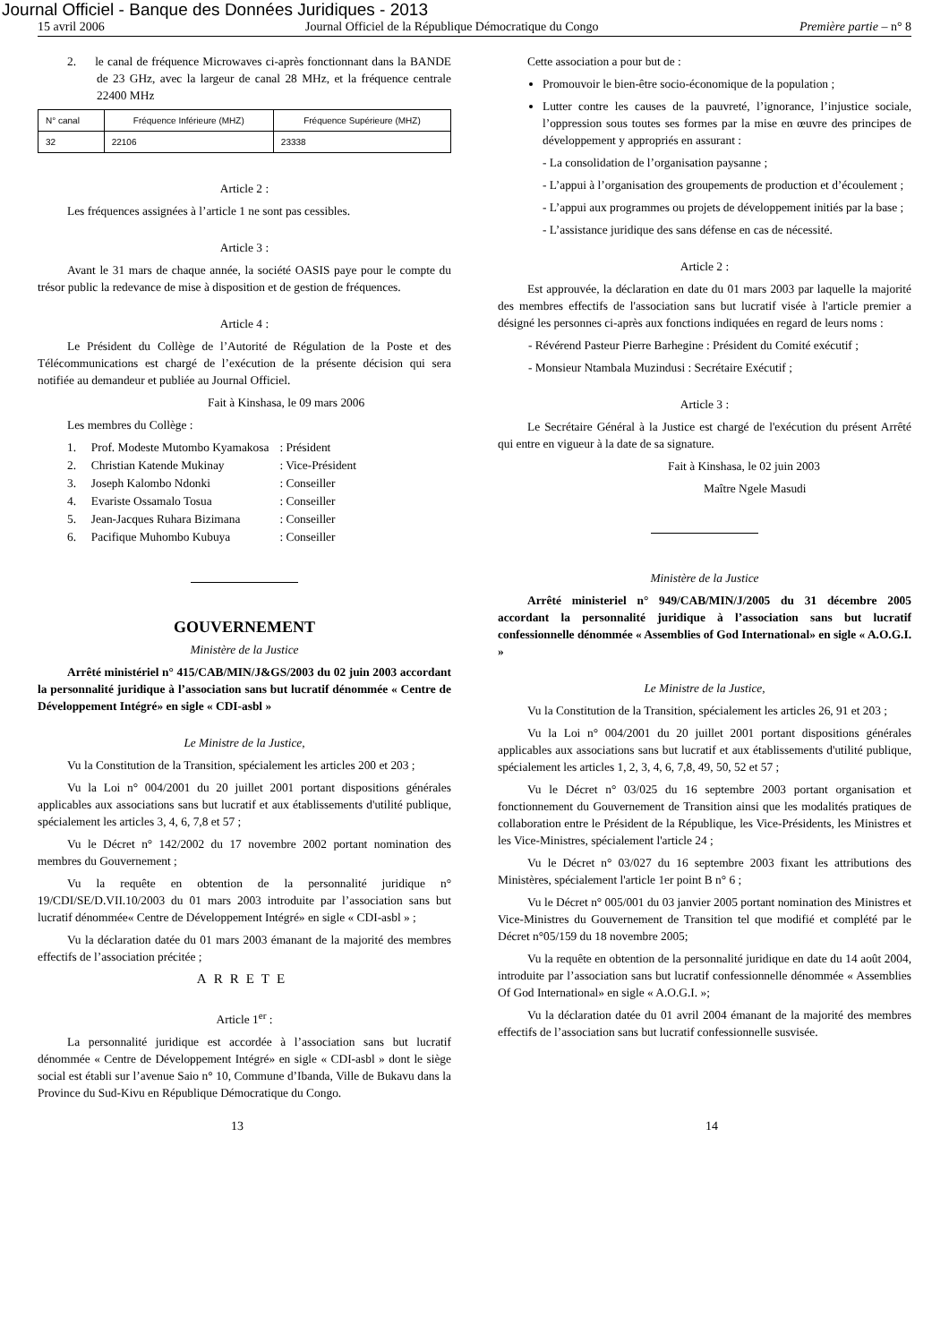Journal Officiel - Banque des Données Juridiques - 2013
15 avril 2006 Journal Officiel de la République Démocratique du Congo Première partie – n° 8
2. le canal de fréquence Microwaves ci-après fonctionnant dans la BANDE de 23 GHz, avec la largeur de canal 28 MHz, et la fréquence centrale 22400 MHz
| N° canal | Fréquence Inférieure (MHZ) | Fréquence Supérieure (MHZ) |
| 32 | 22106 | 23338 |
Article 2 :
Les fréquences assignées à l’article 1 ne sont pas cessibles.
Article 3 :
Avant le 31 mars de chaque année, la société OASIS paye pour le compte du trésor public la redevance de mise à disposition et de gestion de fréquences.
Article 4 :
Le Président du Collège de l’Autorité de Régulation de la Poste et des Télécommunications est chargé de l’exécution de la présente décision qui sera notifiée au demandeur et publiée au Journal Officiel.
Fait à Kinshasa, le 09 mars 2006
Les membres du Collège :
| 1. Prof. Modeste Mutombo Kyamakosa | : Président |
| 2. Christian Katende Mukinay | : Vice-Président |
| 3. Joseph Kalombo Ndonki | : Conseiller |
| 4. Evariste Ossamalo Tosua | : Conseiller |
| 5. Jean-Jacques Ruhara Bizimana | : Conseiller |
| 6. Pacifique Muhombo Kubuya | : Conseiller |
GOUVERNEMENT
Ministère de la Justice
Arrêté ministériel n° 415/CAB/MIN/J&GS/2003 du 02 juin 2003 accordant la personnalité juridique à l’association sans but lucratif dénommée « Centre de Développement Intégré» en sigle « CDI-asbl »
Le Ministre de la Justice,
Vu la Constitution de la Transition, spécialement les articles 200 et 203 ;
Vu la Loi n° 004/2001 du 20 juillet 2001 portant dispositions générales applicables aux associations sans but lucratif et aux établissements d'utilité publique, spécialement les articles 3, 4, 6, 7,8 et 57 ;
Vu le Décret n° 142/2002 du 17 novembre 2002 portant nomination des membres du Gouvernement ;
Vu la requête en obtention de la personnalité juridique n° 19/CDI/SE/D.VII.10/2003 du 01 mars 2003 introduite par l’association sans but lucratif dénommée« Centre de Développement Intégré» en sigle « CDI-asbl » ;
Vu la déclaration datée du 01 mars 2003 émanant de la majorité des membres effectifs de l’association précitée ;
ARRETE
Article 1<sup>er</sup> :
La personnalité juridique est accordée à l’association sans but lucratif dénommée « Centre de Développement Intégré» en sigle « CDI-asbl » dont le siège social est établi sur l’avenue Saio n° 10, Commune d’Ibanda, Ville de Bukavu dans la Province du Sud-Kivu en République Démocratique du Congo.
Cette association a pour but de :
Promouvoir le bien-être socio-économique de la population ;
Lutter contre les causes de la pauvreté, l’ignorance, l’injustice sociale, l’oppression sous toutes ses formes par la mise en œuvre des principes de développement y appropriés en assurant :
- La consolidation de l’organisation paysanne ;
- L’appui à l’organisation des groupements de production et d’écoulement ;
- L’appui aux programmes ou projets de développement initiés par la base ;
- L’assistance juridique des sans défense en cas de nécessité.
Article 2 :
Est approuvée, la déclaration en date du 01 mars 2003 par laquelle la majorité des membres effectifs de l'association sans but lucratif visée à l'article premier a désigné les personnes ci-après aux fonctions indiquées en regard de leurs noms :
- Révérend Pasteur Pierre Barhegine : Président du Comité exécutif ;
- Monsieur Ntambala Muzindusi : Secrétaire Exécutif ;
Article 3 :
Le Secrétaire Général à la Justice est chargé de l'exécution du présent Arrêté qui entre en vigueur à la date de sa signature.
Fait à Kinshasa, le 02 juin 2003
Maître Ngele Masudi
Ministère de la Justice
Arrêté ministeriel n° 949/CAB/MIN/J/2005 du 31 décembre 2005 accordant la personnalité juridique à l’association sans but lucratif confessionnelle dénommée « Assemblies of God International» en sigle « A.O.G.I. »
Le Ministre de la Justice,
Vu la Constitution de la Transition, spécialement les articles 26, 91 et 203 ;
Vu la Loi n° 004/2001 du 20 juillet 2001 portant dispositions générales applicables aux associations sans but lucratif et aux établissements d'utilité publique, spécialement les articles 1, 2, 3, 4, 6, 7,8, 49, 50, 52 et 57 ;
Vu le Décret n° 03/025 du 16 septembre 2003 portant organisation et fonctionnement du Gouvernement de Transition ainsi que les modalités pratiques de collaboration entre le Président de la République, les Vice-Présidents, les Ministres et les Vice-Ministres, spécialement l'article 24 ;
Vu le Décret n° 03/027 du 16 septembre 2003 fixant les attributions des Ministères, spécialement l'article 1er point B n° 6 ;
Vu le Décret n° 005/001 du 03 janvier 2005 portant nomination des Ministres et Vice-Ministres du Gouvernement de Transition tel que modifié et complété par le Décret n°05/159 du 18 novembre 2005;
Vu la requête en obtention de la personnalité juridique en date du 14 août 2004, introduite par l’association sans but lucratif confessionnelle dénommée « Assemblies Of God International» en sigle « A.O.G.I. »;
Vu la déclaration datée du 01 avril 2004 émanant de la majorité des membres effectifs de l’association sans but lucratif confessionnelle susvisée.
13 14